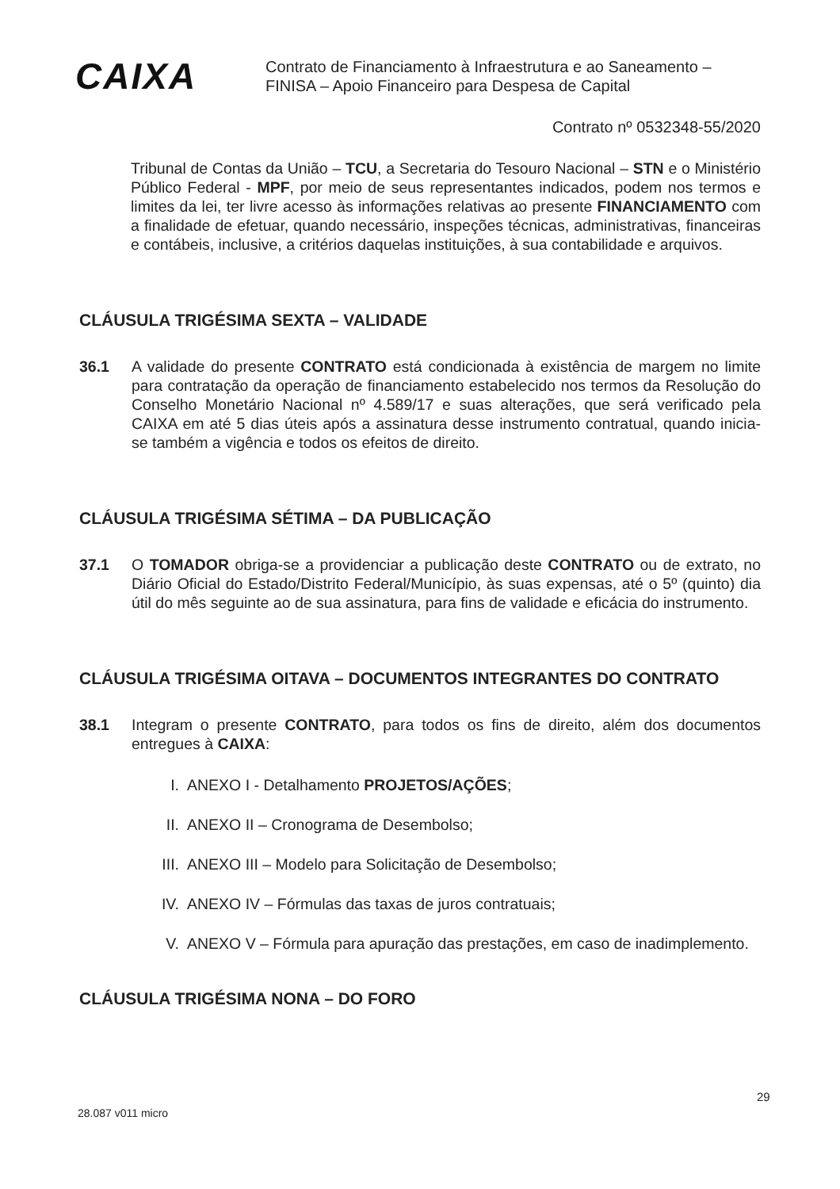CAIXA
Contrato de Financiamento à Infraestrutura e ao Saneamento –
FINISA – Apoio Financeiro para Despesa de Capital
Contrato nº 0532348-55/2020
Tribunal de Contas da União – TCU, a Secretaria do Tesouro Nacional – STN e o Ministério Público Federal - MPF, por meio de seus representantes indicados, podem nos termos e limites da lei, ter livre acesso às informações relativas ao presente FINANCIAMENTO com a finalidade de efetuar, quando necessário, inspeções técnicas, administrativas, financeiras e contábeis, inclusive, a critérios daquelas instituições, à sua contabilidade e arquivos.
CLÁUSULA TRIGÉSIMA SEXTA – VALIDADE
36.1 A validade do presente CONTRATO está condicionada à existência de margem no limite para contratação da operação de financiamento estabelecido nos termos da Resolução do Conselho Monetário Nacional nº 4.589/17 e suas alterações, que será verificado pela CAIXA em até 5 dias úteis após a assinatura desse instrumento contratual, quando inicia-se também a vigência e todos os efeitos de direito.
CLÁUSULA TRIGÉSIMA SÉTIMA – DA PUBLICAÇÃO
37.1 O TOMADOR obriga-se a providenciar a publicação deste CONTRATO ou de extrato, no Diário Oficial do Estado/Distrito Federal/Município, às suas expensas, até o 5º (quinto) dia útil do mês seguinte ao de sua assinatura, para fins de validade e eficácia do instrumento.
CLÁUSULA TRIGÉSIMA OITAVA – DOCUMENTOS INTEGRANTES DO CONTRATO
38.1 Integram o presente CONTRATO, para todos os fins de direito, além dos documentos entregues à CAIXA:
I. ANEXO I - Detalhamento PROJETOS/AÇÕES;
II. ANEXO II – Cronograma de Desembolso;
III. ANEXO III – Modelo para Solicitação de Desembolso;
IV. ANEXO IV – Fórmulas das taxas de juros contratuais;
V. ANEXO V – Fórmula para apuração das prestações, em caso de inadimplemento.
CLÁUSULA TRIGÉSIMA NONA – DO FORO
28.087 v011 micro
29